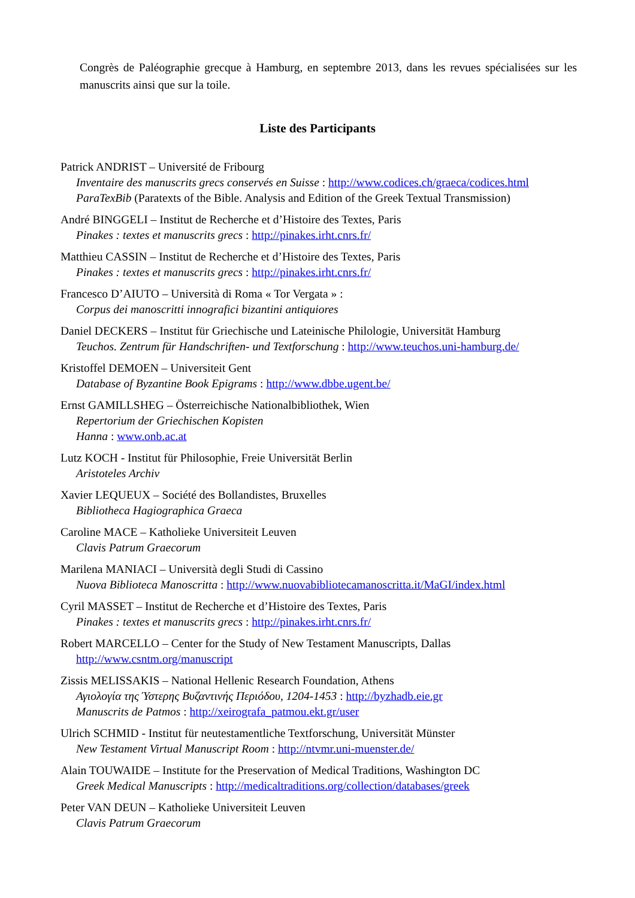Congrès de Paléographie grecque à Hamburg, en septembre 2013, dans les revues spécialisées sur les manuscrits ainsi que sur la toile.
Liste des Participants
Patrick ANDRIST – Université de Fribourg
Inventaire des manuscrits grecs conservés en Suisse : http://www.codices.ch/graeca/codices.html
ParaTexBib (Paratexts of the Bible. Analysis and Edition of the Greek Textual Transmission)
André BINGGELI – Institut de Recherche et d’Histoire des Textes, Paris
Pinakes : textes et manuscrits grecs : http://pinakes.irht.cnrs.fr/
Matthieu CASSIN – Institut de Recherche et d’Histoire des Textes, Paris
Pinakes : textes et manuscrits grecs : http://pinakes.irht.cnrs.fr/
Francesco D’AIUTO – Università di Roma « Tor Vergata » :
Corpus dei manoscritti innografici bizantini antiquiores
Daniel DECKERS – Institut für Griechische und Lateinische Philologie, Universität Hamburg
Teuchos. Zentrum für Handschriften- und Textforschung : http://www.teuchos.uni-hamburg.de/
Kristoffel DEMOEN – Universiteit Gent
Database of Byzantine Book Epigrams : http://www.dbbe.ugent.be/
Ernst GAMILLSHEG – Österreichische Nationalbibliothek, Wien
Repertorium der Griechischen Kopisten
Hanna : www.onb.ac.at
Lutz KOCH - Institut für Philosophie, Freie Universität Berlin
Aristoteles Archiv
Xavier LEQUEUX – Société des Bollandistes, Bruxelles
Bibliotheca Hagiographica Graeca
Caroline MACE – Katholieke Universiteit Leuven
Clavis Patrum Graecorum
Marilena MANIACI – Università degli Studi di Cassino
Nuova Biblioteca Manoscritta : http://www.nuovabibliotecamanoscritta.it/MaGI/index.html
Cyril MASSET – Institut de Recherche et d’Histoire des Textes, Paris
Pinakes : textes et manuscrits grecs : http://pinakes.irht.cnrs.fr/
Robert MARCELLO – Center for the Study of New Testament Manuscripts, Dallas
http://www.csntm.org/manuscript
Zissis MELISSAKIS – National Hellenic Research Foundation, Athens
Αγιολογία της Ύστερης Βυζαντινής Περιόδου, 1204-1453 : http://byzhadb.eie.gr
Manuscrits de Patmos : http://xeirografa_patmou.ekt.gr/user
Ulrich SCHMID - Institut für neutestamentliche Textforschung, Universität Münster
New Testament Virtual Manuscript Room : http://ntvmr.uni-muenster.de/
Alain TOUWAIDE – Institute for the Preservation of Medical Traditions, Washington DC
Greek Medical Manuscripts : http://medicaltraditions.org/collection/databases/greek
Peter VAN DEUN – Katholieke Universiteit Leuven
Clavis Patrum Graecorum